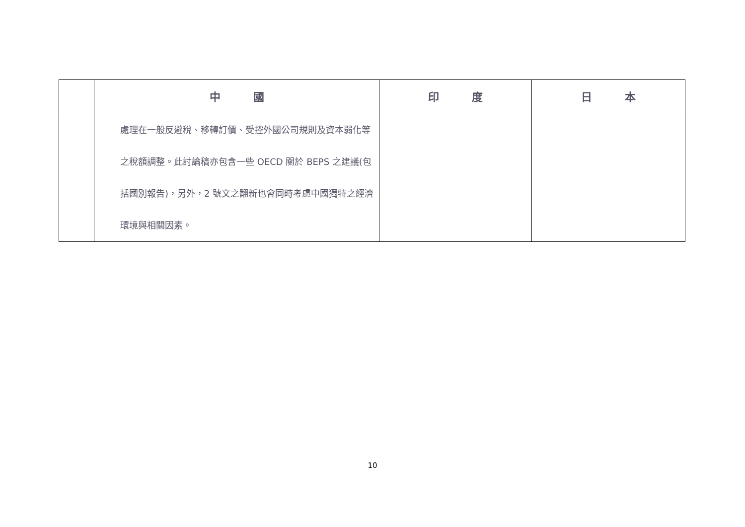| | 中 國 | 印 度 | 日 本 |
| --- | --- | --- | --- |
| | 處理在一般反避稅、移轉訂價、受控外國公司規則及資本弱化等之稅額調整。此討論稿亦包含一些 OECD 關於 BEPS 之建議(包括國別報告)，另外，2 號文之翻新也會同時考慮中國獨特之經濟環境與相關因素。 | | |
10